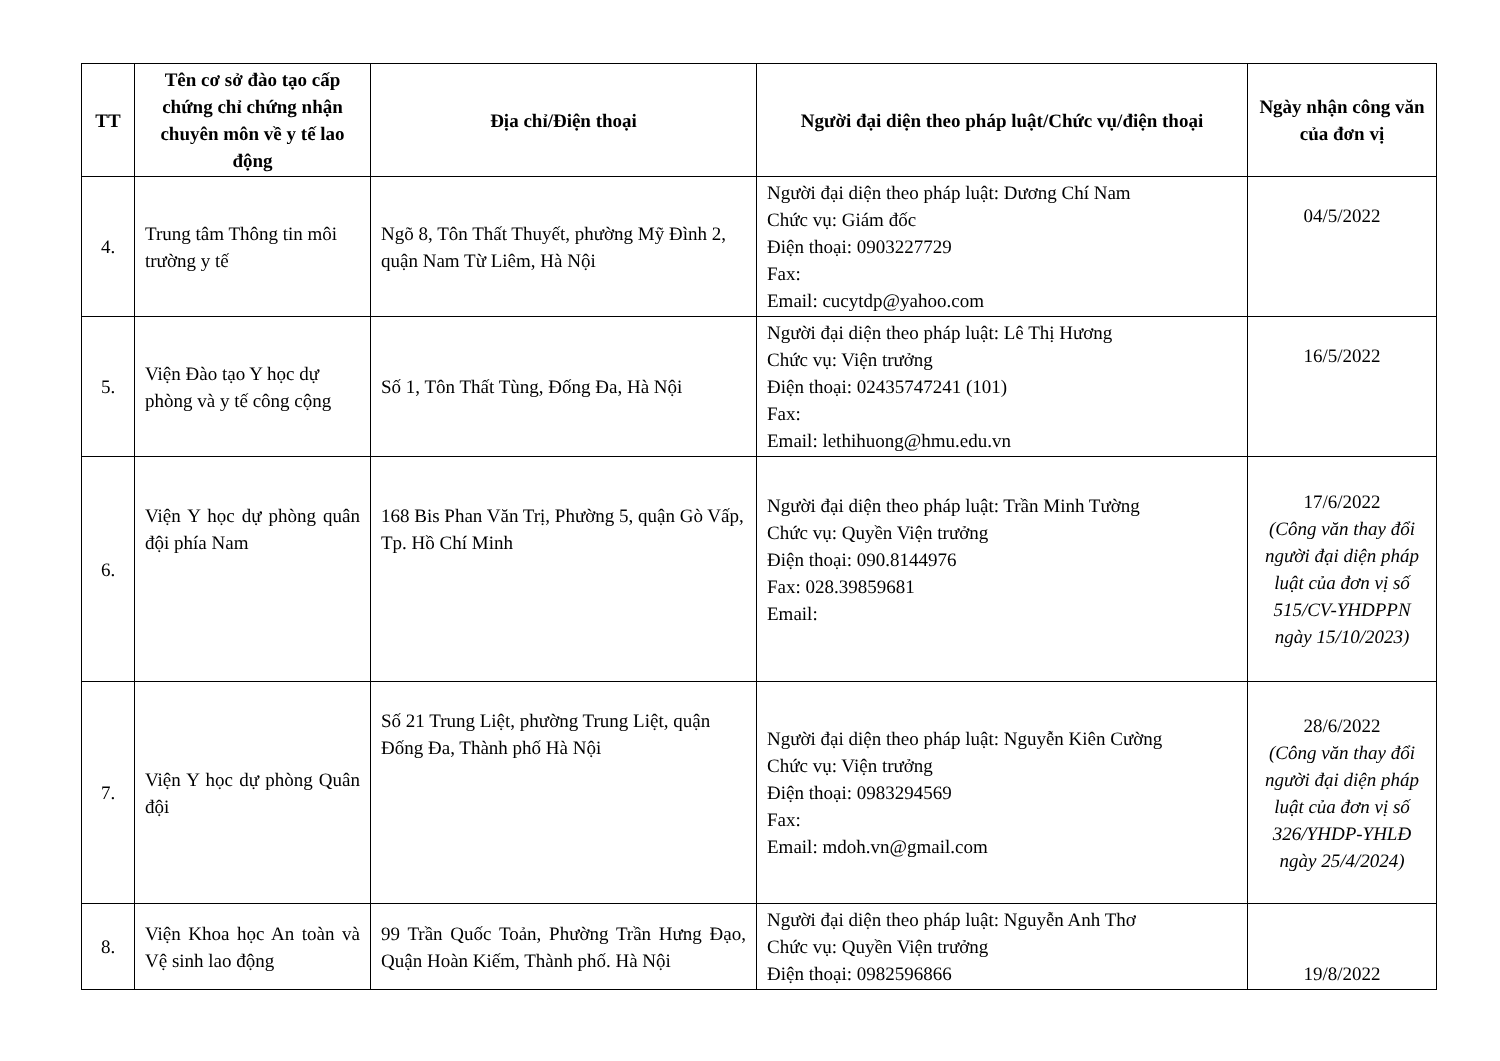| TT | Tên cơ sở đào tạo cấp chứng chỉ chứng nhận chuyên môn về y tế lao động | Địa chỉ/Điện thoại | Người đại diện theo pháp luật/Chức vụ/điện thoại | Ngày nhận công văn của đơn vị |
| --- | --- | --- | --- | --- |
| 4. | Trung tâm Thông tin môi trường y tế | Ngõ 8, Tôn Thất Thuyết, phường Mỹ Đình 2, quận Nam Từ Liêm, Hà Nội | Người đại diện theo pháp luật: Dương Chí Nam Chức vụ: Giám đốc Điện thoại: 0903227729 Fax: Email: cucytdp@yahoo.com | 04/5/2022 |
| 5. | Viện Đào tạo Y học dự phòng và y tế công cộng | Số 1, Tôn Thất Tùng, Đống Đa, Hà Nội | Người đại diện theo pháp luật: Lê Thị Hương Chức vụ: Viện trưởng Điện thoại: 02435747241 (101) Fax: Email: lethihuong@hmu.edu.vn | 16/5/2022 |
| 6. | Viện Y học dự phòng quân đội phía Nam | 168 Bis Phan Văn Trị, Phường 5, quận Gò Vấp, Tp. Hồ Chí Minh | Người đại diện theo pháp luật: Trần Minh Tường Chức vụ: Quyền Viện trưởng Điện thoại: 090.8144976 Fax: 028.39859681 Email: | 17/6/2022 (Công văn thay đổi người đại diện pháp luật của đơn vị số 515/CV-YHDPPN ngày 15/10/2023) |
| 7. | Viện Y học dự phòng Quân đội | Số 21 Trung Liệt, phường Trung Liệt, quận Đống Đa, Thành phố Hà Nội | Người đại diện theo pháp luật: Nguyễn Kiên Cường Chức vụ: Viện trưởng Điện thoại: 0983294569 Fax: Email: mdoh.vn@gmail.com | 28/6/2022 (Công văn thay đổi người đại diện pháp luật của đơn vị số 326/YHDP-YHLĐ ngày 25/4/2024) |
| 8. | Viện Khoa học An toàn và Vệ sinh lao động | 99 Trần Quốc Toản, Phường Trần Hưng Đạo, Quận Hoàn Kiếm, Thành phố. Hà Nội | Người đại diện theo pháp luật: Nguyễn Anh Thơ Chức vụ: Quyền Viện trưởng Điện thoại: 0982596866 | 19/8/2022 |